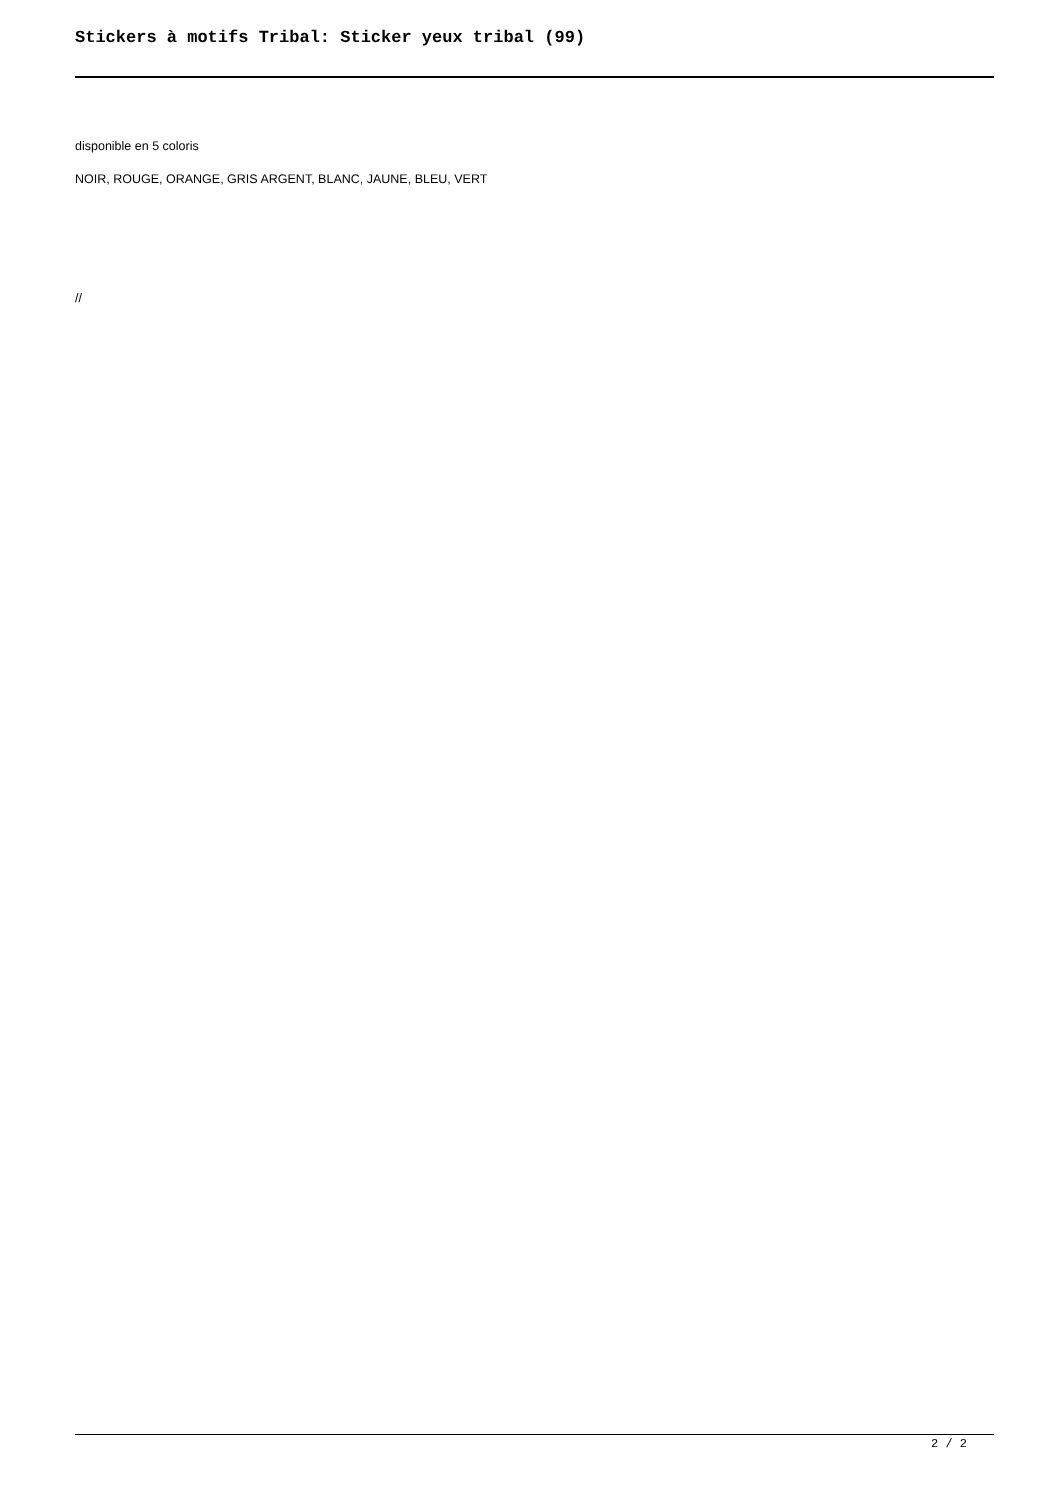Stickers à motifs Tribal: Sticker yeux tribal (99)
disponible en 5 coloris
NOIR, ROUGE, ORANGE, GRIS ARGENT, BLANC, JAUNE, BLEU, VERT
//
2 / 2